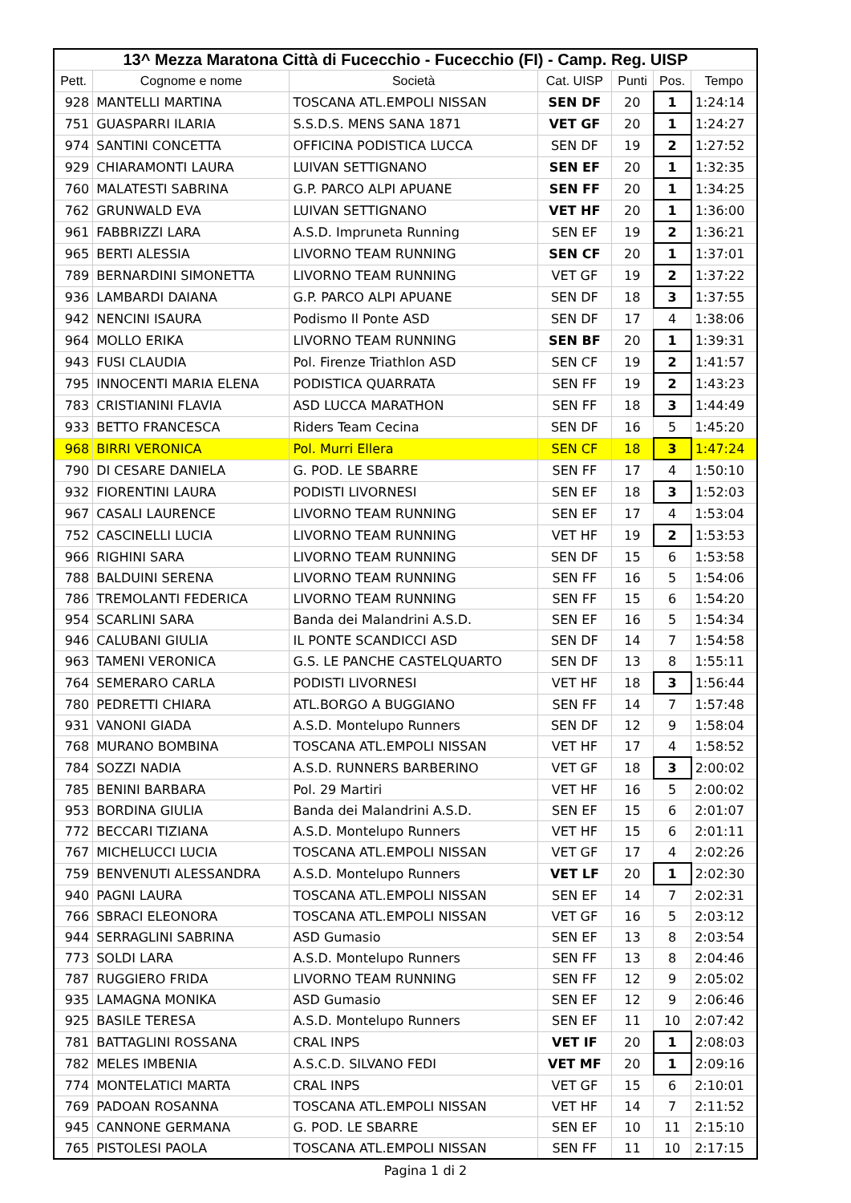| 13^ Mezza Maratona Città di Fucecchio - Fucecchio (FI) - Camp. Reg. UISP | | | | | | |
| --- | --- | --- | --- | --- | --- | --- |
| Pett. | Cognome e nome | Società | Cat. UISP | Punti | Pos. | Tempo |
| 928 | MANTELLI MARTINA | TOSCANA ATL.EMPOLI NISSAN | SEN DF | 20 | 1 | 1:24:14 |
| 751 | GUASPARRI ILARIA | S.S.D.S. MENS SANA 1871 | VET GF | 20 | 1 | 1:24:27 |
| 974 | SANTINI CONCETTA | OFFICINA PODISTICA LUCCA | SEN DF | 19 | 2 | 1:27:52 |
| 929 | CHIARAMONTI LAURA | LUIVAN SETTIGNANO | SEN EF | 20 | 1 | 1:32:35 |
| 760 | MALATESTI SABRINA | G.P. PARCO ALPI APUANE | SEN FF | 20 | 1 | 1:34:25 |
| 762 | GRUNWALD EVA | LUIVAN SETTIGNANO | VET HF | 20 | 1 | 1:36:00 |
| 961 | FABBRIZZI LARA | A.S.D. Impruneta Running | SEN EF | 19 | 2 | 1:36:21 |
| 965 | BERTI ALESSIA | LIVORNO TEAM RUNNING | SEN CF | 20 | 1 | 1:37:01 |
| 789 | BERNARDINI SIMONETTA | LIVORNO TEAM RUNNING | VET GF | 19 | 2 | 1:37:22 |
| 936 | LAMBARDI DAIANA | G.P. PARCO ALPI APUANE | SEN DF | 18 | 3 | 1:37:55 |
| 942 | NENCINI ISAURA | Podismo Il Ponte ASD | SEN DF | 17 | 4 | 1:38:06 |
| 964 | MOLLO ERIKA | LIVORNO TEAM RUNNING | SEN BF | 20 | 1 | 1:39:31 |
| 943 | FUSI CLAUDIA | Pol. Firenze Triathlon ASD | SEN CF | 19 | 2 | 1:41:57 |
| 795 | INNOCENTI MARIA ELENA | PODISTICA QUARRATA | SEN FF | 19 | 2 | 1:43:23 |
| 783 | CRISTIANINI FLAVIA | ASD LUCCA MARATHON | SEN FF | 18 | 3 | 1:44:49 |
| 933 | BETTO FRANCESCA | Riders Team Cecina | SEN DF | 16 | 5 | 1:45:20 |
| 968 | BIRRI VERONICA | Pol. Murri Ellera | SEN CF | 18 | 3 | 1:47:24 |
| 790 | DI CESARE DANIELA | G. POD. LE SBARRE | SEN FF | 17 | 4 | 1:50:10 |
| 932 | FIORENTINI LAURA | PODISTI LIVORNESI | SEN EF | 18 | 3 | 1:52:03 |
| 967 | CASALI LAURENCE | LIVORNO TEAM RUNNING | SEN EF | 17 | 4 | 1:53:04 |
| 752 | CASCINELLI LUCIA | LIVORNO TEAM RUNNING | VET HF | 19 | 2 | 1:53:53 |
| 966 | RIGHINI SARA | LIVORNO TEAM RUNNING | SEN DF | 15 | 6 | 1:53:58 |
| 788 | BALDUINI SERENA | LIVORNO TEAM RUNNING | SEN FF | 16 | 5 | 1:54:06 |
| 786 | TREMOLANTI FEDERICA | LIVORNO TEAM RUNNING | SEN FF | 15 | 6 | 1:54:20 |
| 954 | SCARLINI SARA | Banda dei Malandrini A.S.D. | SEN EF | 16 | 5 | 1:54:34 |
| 946 | CALUBANI GIULIA | IL PONTE SCANDICCI ASD | SEN DF | 14 | 7 | 1:54:58 |
| 963 | TAMENI VERONICA | G.S. LE PANCHE CASTELQUARTO | SEN DF | 13 | 8 | 1:55:11 |
| 764 | SEMERARO CARLA | PODISTI LIVORNESI | VET HF | 18 | 3 | 1:56:44 |
| 780 | PEDRETTI CHIARA | ATL.BORGO A BUGGIANO | SEN FF | 14 | 7 | 1:57:48 |
| 931 | VANONI GIADA | A.S.D. Montelupo Runners | SEN DF | 12 | 9 | 1:58:04 |
| 768 | MURANO BOMBINA | TOSCANA ATL.EMPOLI NISSAN | VET HF | 17 | 4 | 1:58:52 |
| 784 | SOZZI NADIA | A.S.D. RUNNERS BARBERINO | VET GF | 18 | 3 | 2:00:02 |
| 785 | BENINI BARBARA | Pol. 29 Martiri | VET HF | 16 | 5 | 2:00:02 |
| 953 | BORDINA GIULIA | Banda dei Malandrini A.S.D. | SEN EF | 15 | 6 | 2:01:07 |
| 772 | BECCARI TIZIANA | A.S.D. Montelupo Runners | VET HF | 15 | 6 | 2:01:11 |
| 767 | MICHELUCCI LUCIA | TOSCANA ATL.EMPOLI NISSAN | VET GF | 17 | 4 | 2:02:26 |
| 759 | BENVENUTI ALESSANDRA | A.S.D. Montelupo Runners | VET LF | 20 | 1 | 2:02:30 |
| 940 | PAGNI LAURA | TOSCANA ATL.EMPOLI NISSAN | SEN EF | 14 | 7 | 2:02:31 |
| 766 | SBRACI ELEONORA | TOSCANA ATL.EMPOLI NISSAN | VET GF | 16 | 5 | 2:03:12 |
| 944 | SERRAGLINI SABRINA | ASD Gumasio | SEN EF | 13 | 8 | 2:03:54 |
| 773 | SOLDI LARA | A.S.D. Montelupo Runners | SEN FF | 13 | 8 | 2:04:46 |
| 787 | RUGGIERO FRIDA | LIVORNO TEAM RUNNING | SEN FF | 12 | 9 | 2:05:02 |
| 935 | LAMAGNA MONIKA | ASD Gumasio | SEN EF | 12 | 9 | 2:06:46 |
| 925 | BASILE TERESA | A.S.D. Montelupo Runners | SEN EF | 11 | 10 | 2:07:42 |
| 781 | BATTAGLINI ROSSANA | CRAL INPS | VET IF | 20 | 1 | 2:08:03 |
| 782 | MELES IMBENIA | A.S.C.D. SILVANO FEDI | VET MF | 20 | 1 | 2:09:16 |
| 774 | MONTELATICI MARTA | CRAL INPS | VET GF | 15 | 6 | 2:10:01 |
| 769 | PADOAN ROSANNA | TOSCANA ATL.EMPOLI NISSAN | VET HF | 14 | 7 | 2:11:52 |
| 945 | CANNONE GERMANA | G. POD. LE SBARRE | SEN EF | 10 | 11 | 2:15:10 |
| 765 | PISTOLESI PAOLA | TOSCANA ATL.EMPOLI NISSAN | SEN FF | 11 | 10 | 2:17:15 |
Pagina 1 di 2